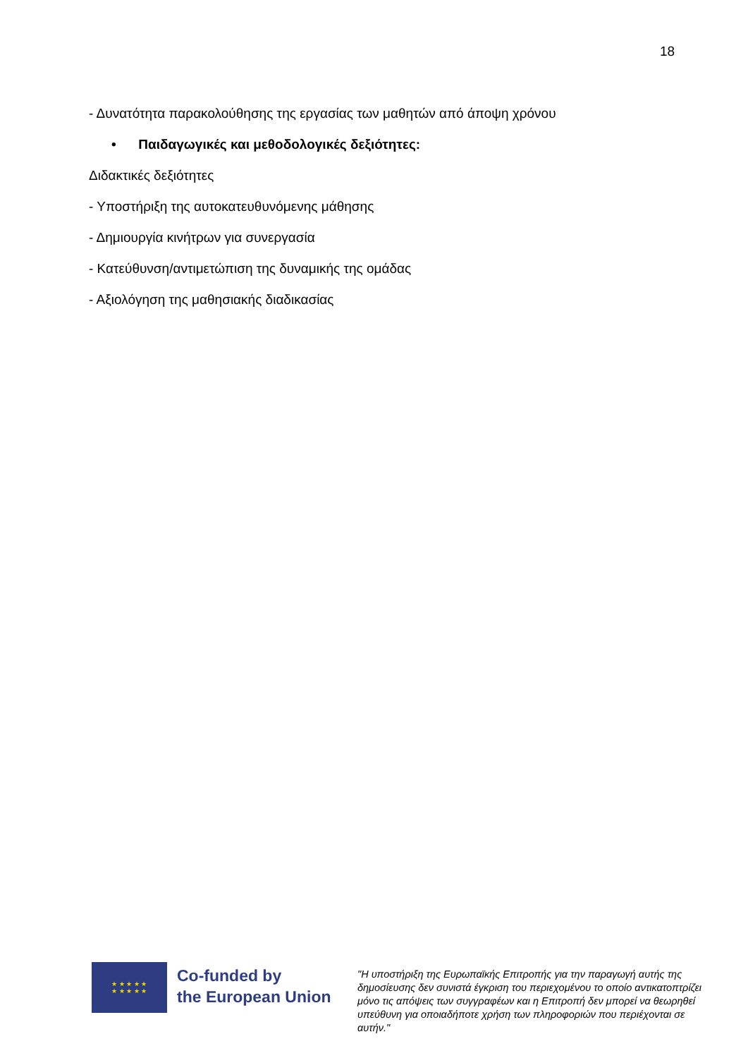18
- Δυνατότητα παρακολούθησης της εργασίας των μαθητών από άποψη χρόνου
• Παιδαγωγικές και μεθοδολογικές δεξιότητες:
Διδακτικές δεξιότητες
- Υποστήριξη της αυτοκατευθυνόμενης μάθησης
- Δημιουργία κινήτρων για συνεργασία
- Κατεύθυνση/αντιμετώπιση της δυναμικής της ομάδας
- Αξιολόγηση της μαθησιακής διαδικασίας
★ ★ ★ ★ ★
★ ★ ★ ★ ★
Co-funded by
the European Union
"Η υποστήριξη της Ευρωπαϊκής Επιτροπής για την παραγωγή αυτής της δημοσίευσης δεν συνιστά έγκριση του περιεχομένου το οποίο αντικατοπτρίζει μόνο τις απόψεις των συγγραφέων και η Επιτροπή δεν μπορεί να θεωρηθεί υπεύθυνη για οποιαδήποτε χρήση των πληροφοριών που περιέχονται σε αυτήν."